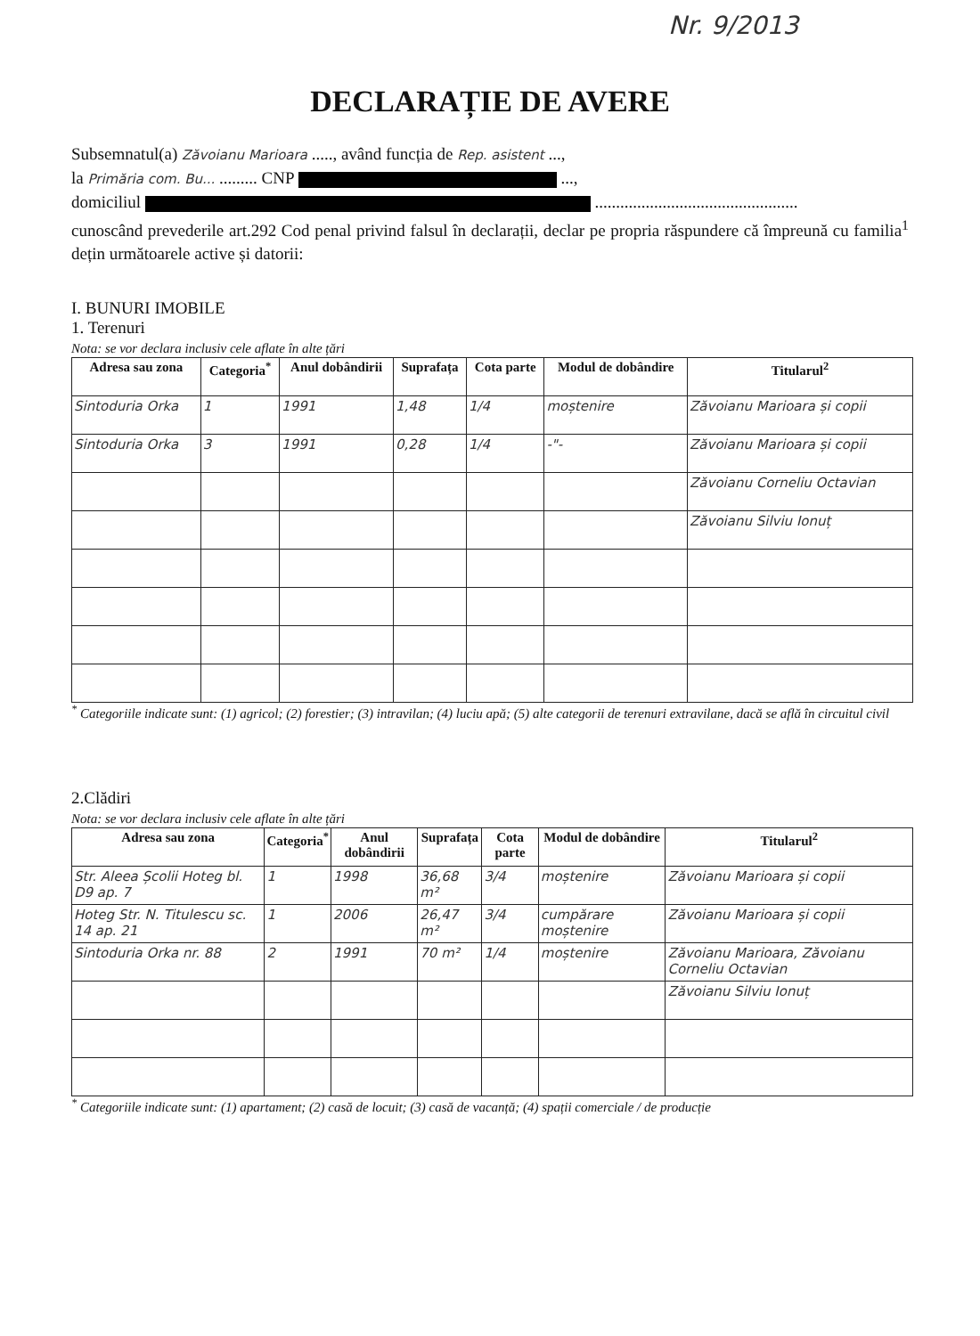Nr. 9/2013
DECLARAȚIE DE AVERE
Subsemnatul(a) Zăvoianu Marioara ....., având funcția de Rep. asistent ...,
la Primăria com. Bu... ......... CNP ...,
domiciliul ................................................
cunoscând prevederile art.292 Cod penal privind falsul în declarații, declar pe propria răspundere că împreună cu familia<sup>1</sup> dețin următoarele active și datorii:
I. BUNURI IMOBILE
1. Terenuri
Nota: se vor declara inclusiv cele aflate în alte țări
| Adresa sau zona | Categoria<sup>*</sup> | Anul dobândirii | Suprafața | Cota parte | Modul de dobândire | Titularul<sup>2</sup> |
| --- | --- | --- | --- | --- | --- | --- |
| Sintoduria Orka | 1 | 1991 | 1,48 | 1/4 | moștenire | Zăvoianu Marioara și copii |
| Sintoduria Orka | 3 | 1991 | 0,28 | 1/4 | -"- | Zăvoianu Marioara și copii |
| | | | | | | Zăvoianu Corneliu Octavian |
| | | | | | | Zăvoianu Silviu Ionuț |
<sup>*</sup> Categoriile indicate sunt: (1) agricol; (2) forestier; (3) intravilan; (4) luciu apă; (5) alte categorii de terenuri extravilane, dacă se află în circuitul civil
2.Clădiri
Nota: se vor declara inclusiv cele aflate în alte țări
| Adresa sau zona | Categoria<sup>*</sup> | Anul dobândirii | Suprafața | Cota parte | Modul de dobândire | Titularul<sup>2</sup> |
| --- | --- | --- | --- | --- | --- | --- |
| Str. Aleea Școlii Hoteg bl. D9 ap. 7 | 1 | 1998 | 36,68 m² | 3/4 | moștenire | Zăvoianu Marioara și copii |
| Hoteg Str. N. Titulescu sc. 14 ap. 21 | 1 | 2006 | 26,47 m² | 3/4 | cumpărare moștenire | Zăvoianu Marioara și copii |
| Sintoduria Orka nr. 88 | 2 | 1991 | 70 m² | 1/4 | moștenire | Zăvoianu Marioara, Zăvoianu Corneliu Octavian |
| | | | | | | Zăvoianu Silviu Ionuț |
<sup>*</sup> Categoriile indicate sunt: (1) apartament; (2) casă de locuit; (3) casă de vacanță; (4) spații comerciale / de producție